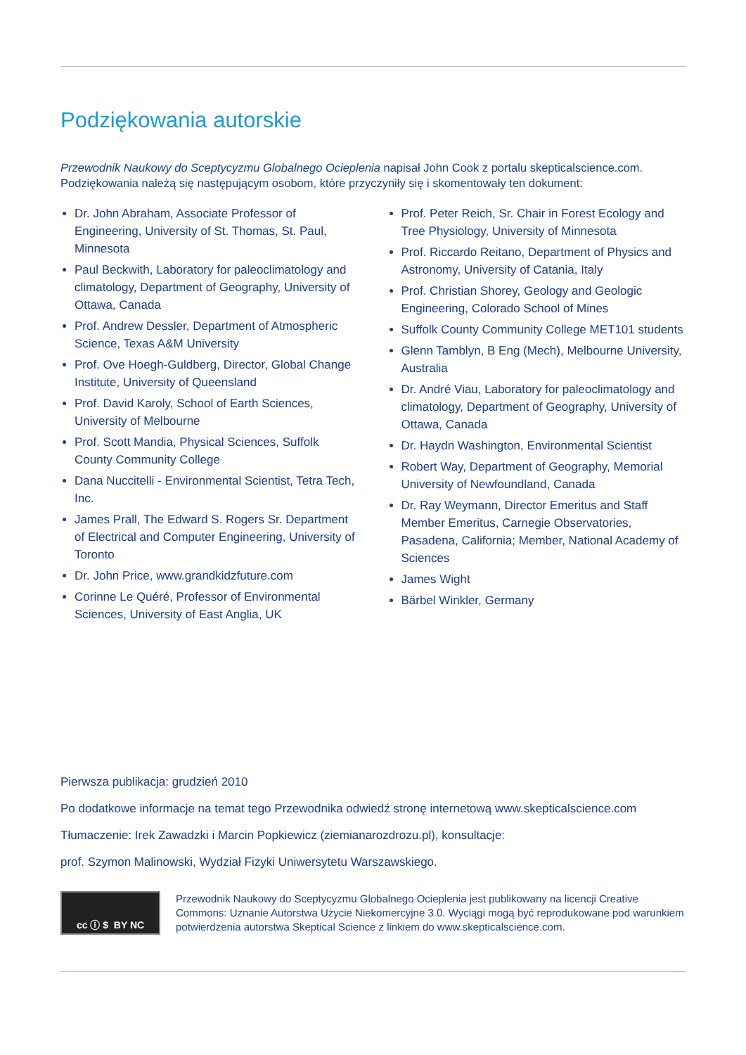Podziękowania autorskie
Przewodnik Naukowy do Sceptycyzmu Globalnego Ocieplenia napisał John Cook z portalu skepticalscience.com. Podziękowania należą się następującym osobom, które przyczyniły się i skomentowały ten dokument:
Dr. John Abraham, Associate Professor of Engineering, University of St. Thomas, St. Paul, Minnesota
Paul Beckwith, Laboratory for paleoclimatology and climatology, Department of Geography, University of Ottawa, Canada
Prof. Andrew Dessler, Department of Atmospheric Science, Texas A&M University
Prof. Ove Hoegh-Guldberg, Director, Global Change Institute, University of Queensland
Prof. David Karoly, School of Earth Sciences, University of Melbourne
Prof. Scott Mandia, Physical Sciences, Suffolk County Community College
Dana Nuccitelli - Environmental Scientist, Tetra Tech, Inc.
James Prall, The Edward S. Rogers Sr. Department of Electrical and Computer Engineering, University of Toronto
Dr. John Price, www.grandkidzfuture.com
Corinne Le Quéré, Professor of Environmental Sciences, University of East Anglia, UK
Prof. Peter Reich, Sr. Chair in Forest Ecology and Tree Physiology, University of Minnesota
Prof. Riccardo Reitano, Department of Physics and Astronomy, University of Catania, Italy
Prof. Christian Shorey, Geology and Geologic Engineering, Colorado School of Mines
Suffolk County Community College MET101 students
Glenn Tamblyn, B Eng (Mech), Melbourne University, Australia
Dr. André Viau, Laboratory for paleoclimatology and climatology, Department of Geography, University of Ottawa, Canada
Dr. Haydn Washington, Environmental Scientist
Robert Way, Department of Geography, Memorial University of Newfoundland, Canada
Dr. Ray Weymann, Director Emeritus and Staff Member Emeritus, Carnegie Observatories, Pasadena, California; Member, National Academy of Sciences
James Wight
Bärbel Winkler, Germany
Pierwsza publikacja: grudzień 2010
Po dodatkowe informacje na temat tego Przewodnika odwiedź stronę internetową www.skepticalscience.com
Tłumaczenie: Irek Zawadzki i Marcin Popkiewicz (ziemianarozdrozu.pl), konsultacje:
prof. Szymon Malinowski, Wydział Fizyki Uniwersytetu Warszawskiego.
cc ⓘ $ BY NC
Przewodnik Naukowy do Sceptycyzmu Globalnego Ocieplenia jest publikowany na licencji Creative Commons: Uznanie Autorstwa Użycie Niekomercyjne 3.0. Wyciągi mogą być reprodukowane pod warunkiem potwierdzenia autorstwa Skeptical Science z linkiem do www.skepticalscience.com.